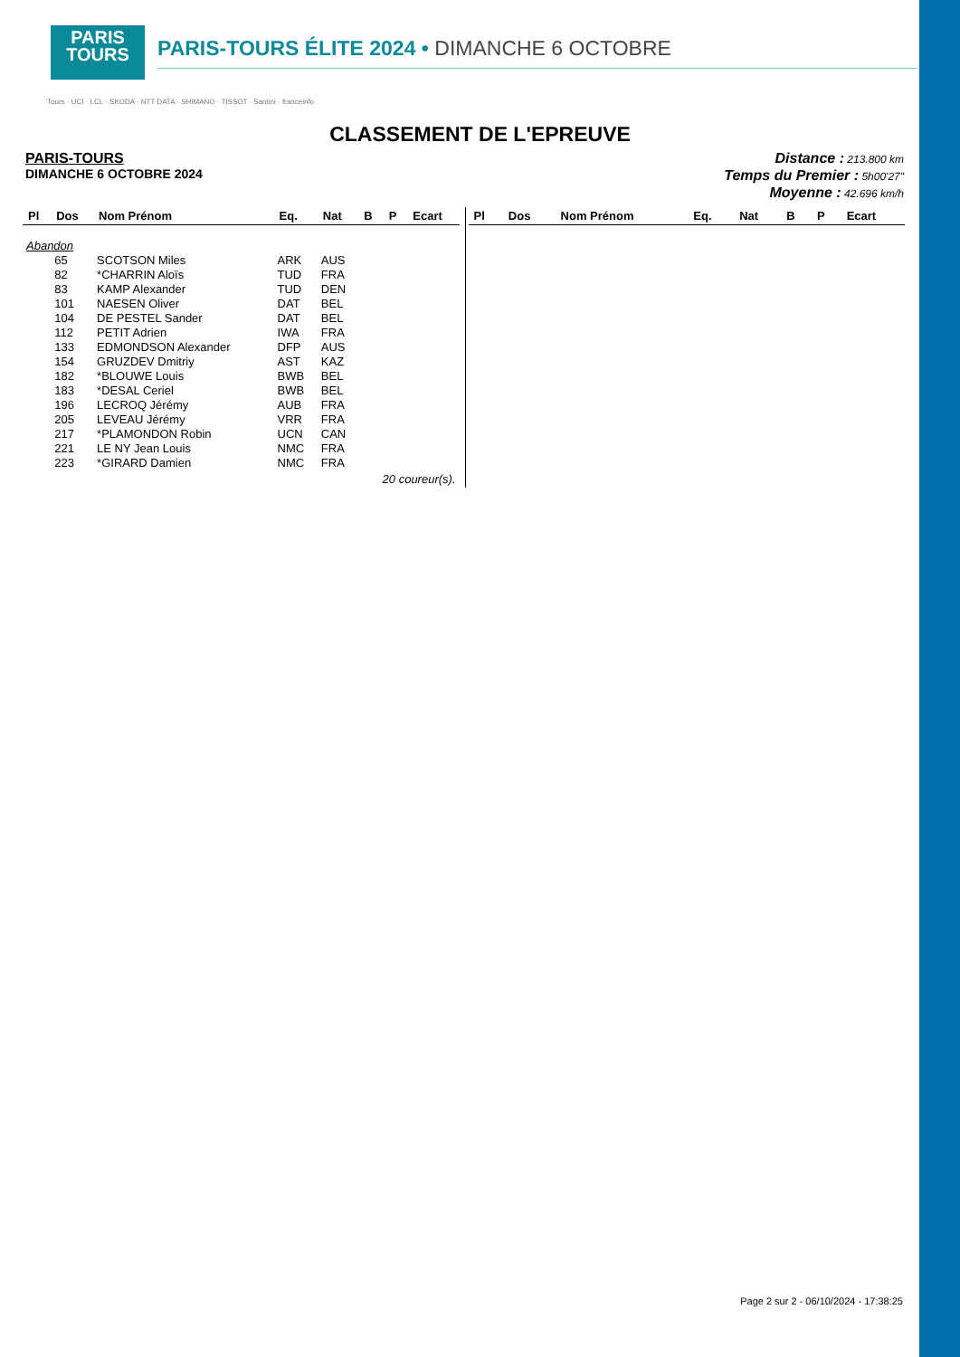PARIS
TOURS
PARIS-TOURS ÉLITE 2024 • DIMANCHE 6 OCTOBRE
Tours · UCI · LCL · SKODA · NTT DATA · SHIMANO · TISSOT · Santini · franceinfo
CLASSEMENT DE L'EPREUVE
PARIS-TOURS
DIMANCHE 6 OCTOBRE 2024
Distance : 213.800 km
Temps du Premier : 5h00'27"
Moyenne : 42.696 km/h
| Pl | Dos | Nom Prénom | Eq. | Nat | B | P | Ecart |
| --- | --- | --- | --- | --- | --- | --- | --- |
| Abandon | | | | | | | |
| | 65 | SCOTSON Miles | ARK | AUS | | | |
| | 82 | *CHARRIN Aloïs | TUD | FRA | | | |
| | 83 | KAMP Alexander | TUD | DEN | | | |
| | 101 | NAESEN Oliver | DAT | BEL | | | |
| | 104 | DE PESTEL Sander | DAT | BEL | | | |
| | 112 | PETIT Adrien | IWA | FRA | | | |
| | 133 | EDMONDSON Alexander | DFP | AUS | | | |
| | 154 | GRUZDEV Dmitriy | AST | KAZ | | | |
| | 182 | *BLOUWE Louis | BWB | BEL | | | |
| | 183 | *DESAL Ceriel | BWB | BEL | | | |
| | 196 | LECROQ Jérémy | AUB | FRA | | | |
| | 205 | LEVEAU Jérémy | VRR | FRA | | | |
| | 217 | *PLAMONDON Robin | UCN | CAN | | | |
| | 221 | LE NY Jean Louis | NMC | FRA | | | |
| | 223 | *GIRARD Damien | NMC | FRA | | | |
| 20 coureur(s). | | | | | | | |
| Pl | Dos | Nom Prénom | Eq. | Nat | B | P | Ecart |
| --- | --- | --- | --- | --- | --- | --- | --- |
Page 2 sur 2 - 06/10/2024 - 17:38:25